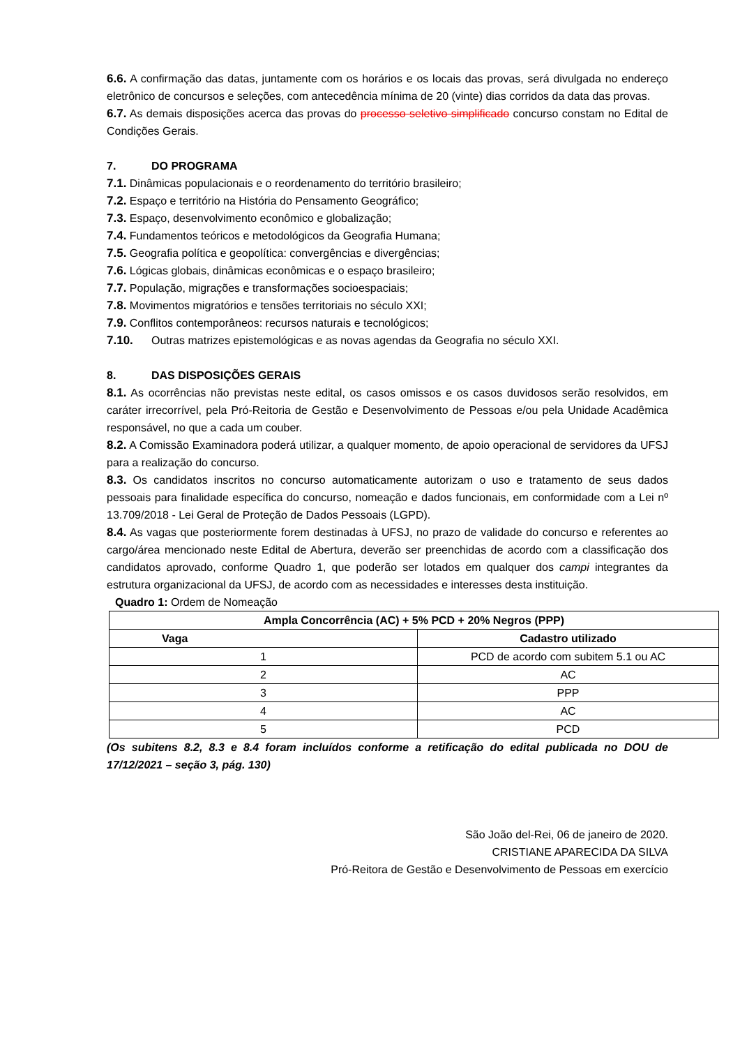6.6. A confirmação das datas, juntamente com os horários e os locais das provas, será divulgada no endereço eletrônico de concursos e seleções, com antecedência mínima de 20 (vinte) dias corridos da data das provas.
6.7. As demais disposições acerca das provas do processo seletivo simplificado concurso constam no Edital de Condições Gerais.
7. DO PROGRAMA
7.1. Dinâmicas populacionais e o reordenamento do território brasileiro;
7.2. Espaço e território na História do Pensamento Geográfico;
7.3. Espaço, desenvolvimento econômico e globalização;
7.4. Fundamentos teóricos e metodológicos da Geografia Humana;
7.5. Geografia política e geopolítica: convergências e divergências;
7.6. Lógicas globais, dinâmicas econômicas e o espaço brasileiro;
7.7. População, migrações e transformações socioespaciais;
7.8. Movimentos migratórios e tensões territoriais no século XXI;
7.9. Conflitos contemporâneos: recursos naturais e tecnológicos;
7.10. Outras matrizes epistemológicas e as novas agendas da Geografia no século XXI.
8. DAS DISPOSIÇÕES GERAIS
8.1. As ocorrências não previstas neste edital, os casos omissos e os casos duvidosos serão resolvidos, em caráter irrecorrível, pela Pró-Reitoria de Gestão e Desenvolvimento de Pessoas e/ou pela Unidade Acadêmica responsável, no que a cada um couber.
8.2. A Comissão Examinadora poderá utilizar, a qualquer momento, de apoio operacional de servidores da UFSJ para a realização do concurso.
8.3. Os candidatos inscritos no concurso automaticamente autorizam o uso e tratamento de seus dados pessoais para finalidade específica do concurso, nomeação e dados funcionais, em conformidade com a Lei nº 13.709/2018 - Lei Geral de Proteção de Dados Pessoais (LGPD).
8.4. As vagas que posteriormente forem destinadas à UFSJ, no prazo de validade do concurso e referentes ao cargo/área mencionado neste Edital de Abertura, deverão ser preenchidas de acordo com a classificação dos candidatos aprovado, conforme Quadro 1, que poderão ser lotados em qualquer dos campi integrantes da estrutura organizacional da UFSJ, de acordo com as necessidades e interesses desta instituição.
Quadro 1: Ordem de Nomeação
| Ampla Concorrência (AC) + 5% PCD + 20% Negros (PPP) | |
| --- | --- |
| Vaga | Cadastro utilizado |
| 1 | PCD de acordo com subitem 5.1 ou AC |
| 2 | AC |
| 3 | PPP |
| 4 | AC |
| 5 | PCD |
(Os subitens 8.2, 8.3 e 8.4 foram incluídos conforme a retificação do edital publicada no DOU de 17/12/2021 – seção 3, pág. 130)
São João del-Rei, 06 de janeiro de 2020.
CRISTIANE APARECIDA DA SILVA
Pró-Reitora de Gestão e Desenvolvimento de Pessoas em exercício